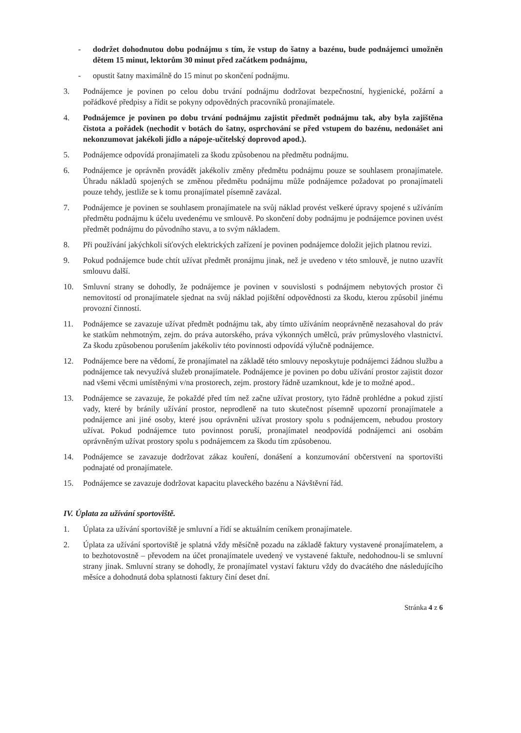- dodržet dohodnutou dobu podnájmu s tím, že vstup do šatny a bazénu, bude podnájemci umožněn dětem 15 minut, lektorům 30 minut před začátkem podnájmu,
- opustit šatny maximálně do 15 minut po skončení podnájmu.
3. Podnájemce je povinen po celou dobu trvání podnájmu dodržovat bezpečnostní, hygienické, požární a pořádkové předpisy a řídit se pokyny odpovědných pracovníků pronajímatele.
4. Podnájemce je povinen po dobu trvání podnájmu zajistit předmět podnájmu tak, aby byla zajištěna čistota a pořádek (nechodit v botách do šatny, osprchování se před vstupem do bazénu, nedonášet ani nekonzumovat jakékoli jídlo a nápoje-učitelský doprovod apod.).
5. Podnájemce odpovídá pronajímateli za škodu způsobenou na předmětu podnájmu.
6. Podnájemce je oprávněn provádět jakékoliv změny předmětu podnájmu pouze se souhlasem pronajímatele. Úhradu nákladů spojených se změnou předmětu podnájmu může podnájemce požadovat po pronajímateli pouze tehdy, jestliže se k tomu pronajímatel písemně zavázal.
7. Podnájemce je povinen se souhlasem pronajímatele na svůj náklad provést veškeré úpravy spojené s užíváním předmětu podnájmu k účelu uvedenému ve smlouvě. Po skončení doby podnájmu je podnájemce povinen uvést předmět podnájmu do původního stavu, a to svým nákladem.
8. Při používání jakýchkoli síťových elektrických zařízení je povinen podnájemce doložit jejich platnou revizi.
9. Pokud podnájemce bude chtít užívat předmět pronájmu jinak, než je uvedeno v této smlouvě, je nutno uzavřít smlouvu další.
10. Smluvní strany se dohodly, že podnájemce je povinen v souvislosti s podnájmem nebytových prostor či nemovitostí od pronajímatele sjednat na svůj náklad pojištění odpovědnosti za škodu, kterou způsobil jinému provozní činností.
11. Podnájemce se zavazuje užívat předmět podnájmu tak, aby tímto užíváním neoprávněně nezasahoval do práv ke statkům nehmotným, zejm. do práva autorského, práva výkonných umělců, práv průmyslového vlastnictví. Za škodu způsobenou porušením jakékoliv této povinnosti odpovídá výlučně podnájemce.
12. Podnájemce bere na vědomí, že pronajímatel na základě této smlouvy neposkytuje podnájemci žádnou službu a podnájemce tak nevyužívá služeb pronajímatele. Podnájemce je povinen po dobu užívání prostor zajistit dozor nad všemi věcmi umístěnými v/na prostorech, zejm. prostory řádně uzamknout, kde je to možné apod..
13. Podnájemce se zavazuje, že pokaždé před tím než začne užívat prostory, tyto řádně prohlédne a pokud zjistí vady, které by bránily užívání prostor, neprodleně na tuto skutečnost písemně upozorní pronajímatele a podnájemce ani jiné osoby, které jsou oprávněni užívat prostory spolu s podnájemcem, nebudou prostory užívat. Pokud podnájemce tuto povinnost poruší, pronajímatel neodpovídá podnájemci ani osobám oprávněným užívat prostory spolu s podnájemcem za škodu tím způsobenou.
14. Podnájemce se zavazuje dodržovat zákaz kouření, donášení a konzumování občerstvení na sportovišti podnajaté od pronajímatele.
15. Podnájemce se zavazuje dodržovat kapacitu plaveckého bazénu a Návštěvní řád.
IV. Úplata za užívání sportoviště.
1. Úplata za užívání sportoviště je smluvní a řídí se aktuálním ceníkem pronajímatele.
2. Úplata za užívání sportoviště je splatná vždy měsíčně pozadu na základě faktury vystavené pronajímatelem, a to bezhotovostně – převodem na účet pronajímatele uvedený ve vystavené faktuře, nedohodnou-li se smluvní strany jinak. Smluvní strany se dohodly, že pronajímatel vystaví fakturu vždy do dvacátého dne následujícího měsíce a dohodnutá doba splatnosti faktury činí deset dní.
Stránka 4 z 6